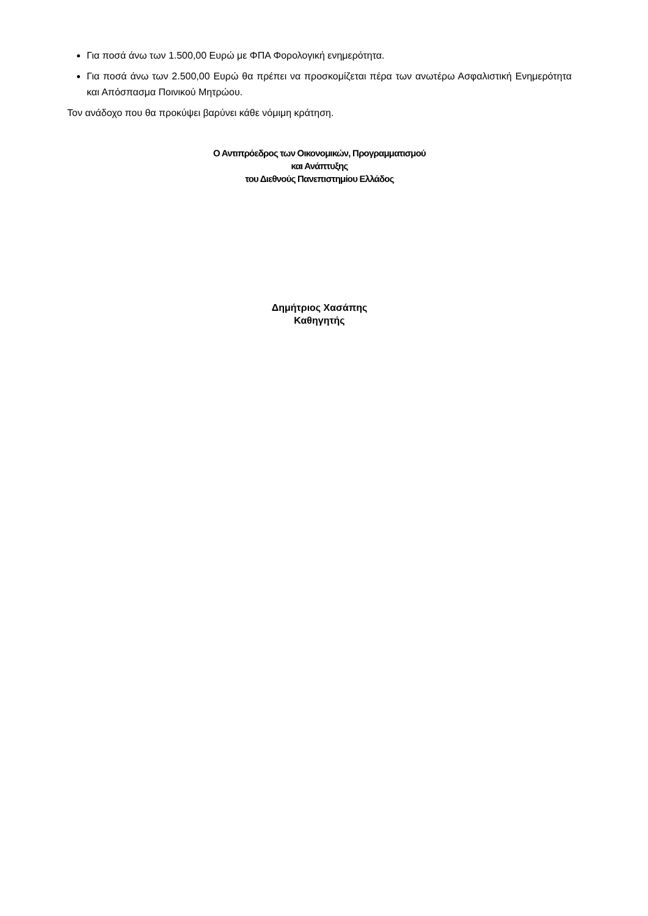Για ποσά άνω των 1.500,00 Ευρώ με ΦΠΑ Φορολογική ενημερότητα.
Για ποσά άνω των 2.500,00 Ευρώ θα πρέπει να προσκομίζεται πέρα των ανωτέρω Ασφαλιστική Ενημερότητα και Απόσπασμα Ποινικού Μητρώου.
Τον ανάδοχο που θα προκύψει βαρύνει κάθε νόμιμη κράτηση.
Ο Αντιπρόεδρος των Οικονομικών, Προγραμματισμού
και Ανάπτυξης
του Διεθνούς Πανεπιστημίου Ελλάδος
Δημήτριος Χασάπης
Καθηγητής